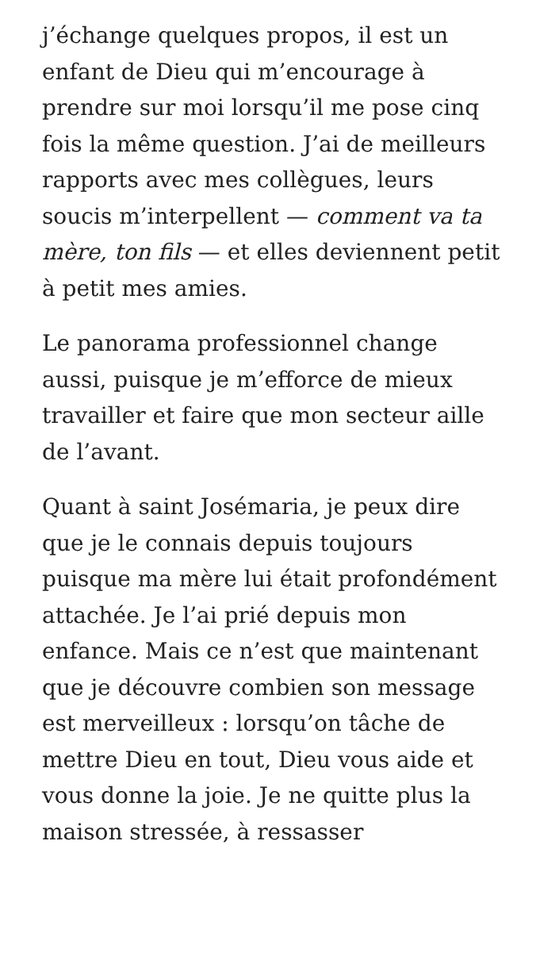j’échange quelques propos, il est un enfant de Dieu qui m’encourage à prendre sur moi lorsqu’il me pose cinq fois la même question. J’ai de meilleurs rapports avec mes collègues, leurs soucis m’interpellent — comment va ta mère, ton fils — et elles deviennent petit à petit mes amies.
Le panorama professionnel change aussi, puisque je m’efforce de mieux travailler et faire que mon secteur aille de l’avant.
Quant à saint Josémaria, je peux dire que je le connais depuis toujours puisque ma mère lui était profondément attachée. Je l’ai prié depuis mon enfance. Mais ce n’est que maintenant que je découvre combien son message est merveilleux : lorsqu’on tâche de mettre Dieu en tout, Dieu vous aide et vous donne la joie. Je ne quitte plus la maison stressée, à ressasser